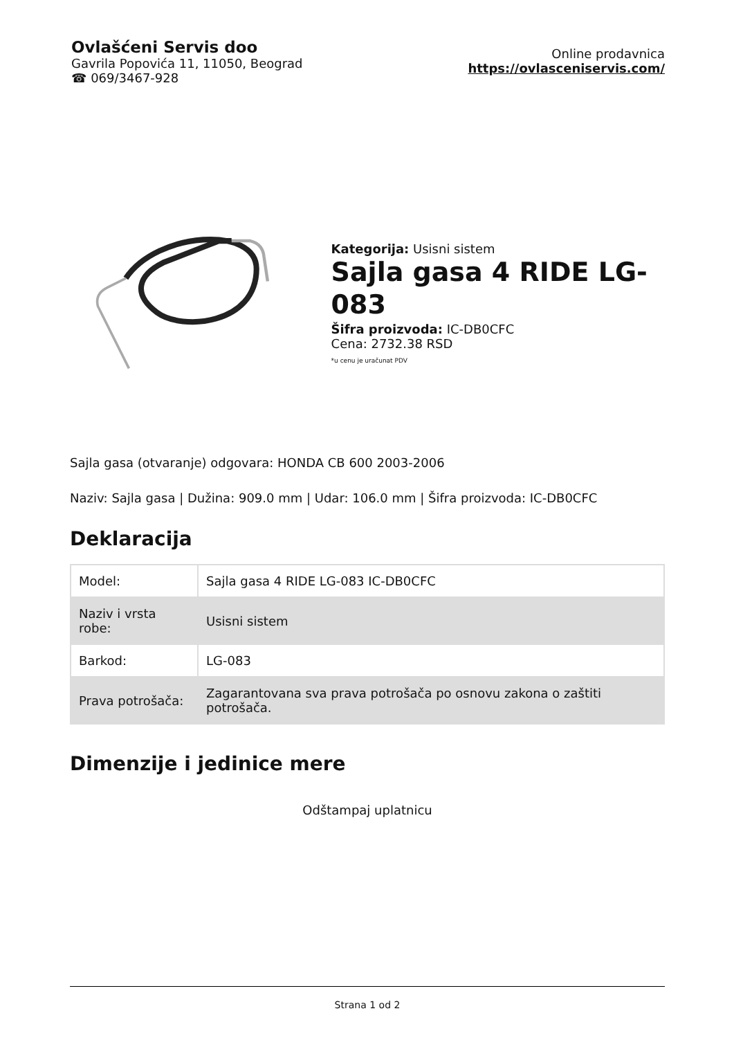Ovlašćeni Servis doo
Gavrila Popovića 11, 11050, Beograd
☎ 069/3467-928
Online prodavnica
https://ovlasceniservis.com/
Kategorija: Usisni sistem
Sajla gasa 4 RIDE LG-083
Šifra proizvoda: IC-DB0CFC
Cena: 2732.38 RSD
*u cenu je uračunat PDV
Sajla gasa (otvaranje) odgovara: HONDA CB 600 2003-2006
Naziv: Sajla gasa | Dužina: 909.0 mm | Udar: 106.0 mm | Šifra proizvoda: IC-DB0CFC
Deklaracija
| Model: | Sajla gasa 4 RIDE LG-083 IC-DB0CFC |
| Naziv i vrsta robe: | Usisni sistem |
| Barkod: | LG-083 |
| Prava potrošača: | Zagarantovana sva prava potrošača po osnovu zakona o zaštiti potrošača. |
Dimenzije i jedinice mere
Odštampaj uplatnicu
Strana 1 od 2